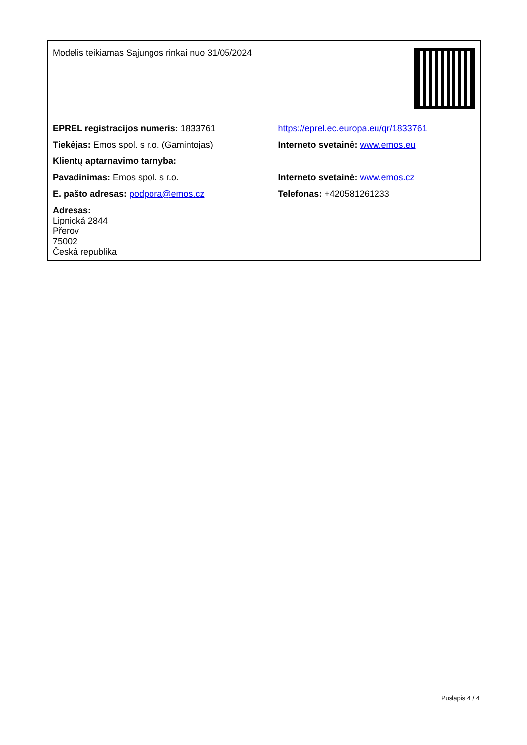| Modelis teikiamas Sąjungos rinkai nuo 31/05/2024 | |
| EPREL registracijos numeris: 1833761 | https://eprel.ec.europa.eu/qr/1833761 |
| Tiekėjas: Emos spol. s r.o. (Gamintojas) | Interneto svetainė: www.emos.eu |
| Klientų aptarnavimo tarnyba: | |
| Pavadinimas: Emos spol. s r.o. | Interneto svetainė: www.emos.cz |
| E. pašto adresas: podpora@emos.cz | Telefonas: +420581261233 |
| Adresas: Lipnická 2844 Přerov 75002 Česká republika | |
Puslapis 4 / 4